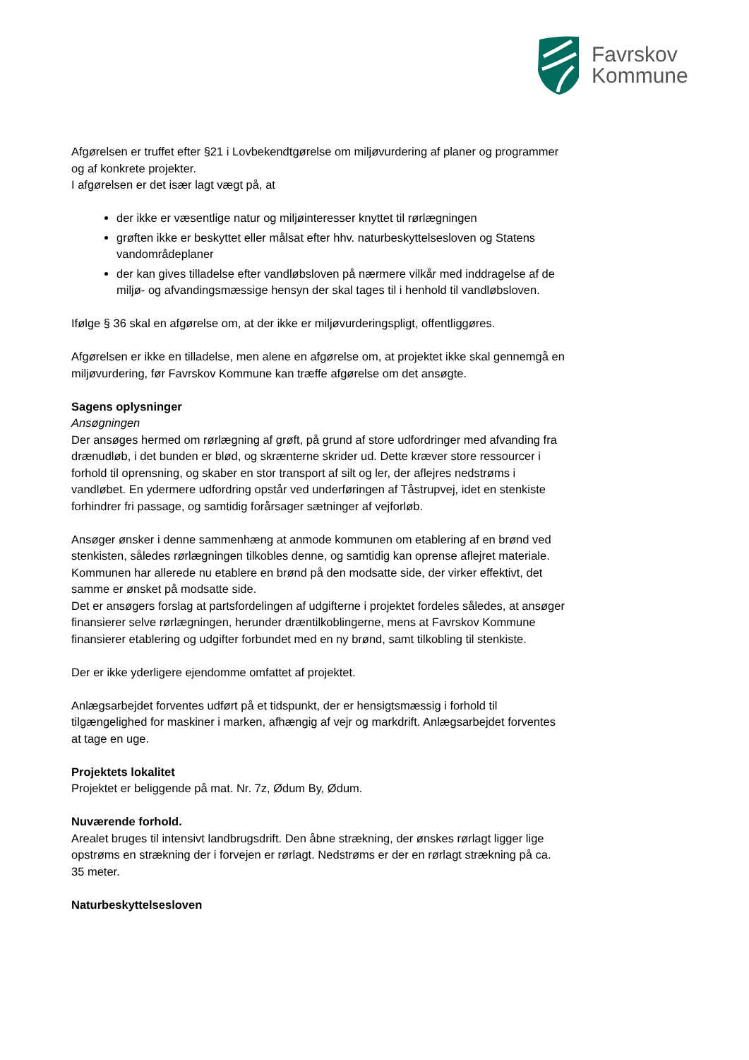Favrskov
Kommune
Afgørelsen er truffet efter §21 i Lovbekendtgørelse om miljøvurdering af planer og programmer og af konkrete projekter.
I afgørelsen er det især lagt vægt på, at
der ikke er væsentlige natur og miljøinteresser knyttet til rørlægningen
grøften ikke er beskyttet eller målsat efter hhv. naturbeskyttelsesloven og Statens vandområdeplaner
der kan gives tilladelse efter vandløbsloven på nærmere vilkår med inddragelse af de miljø- og afvandingsmæssige hensyn der skal tages til i henhold til vandløbsloven.
Ifølge § 36 skal en afgørelse om, at der ikke er miljøvurderingspligt, offentliggøres.
Afgørelsen er ikke en tilladelse, men alene en afgørelse om, at projektet ikke skal gennemgå en miljøvurdering, før Favrskov Kommune kan træffe afgørelse om det ansøgte.
Sagens oplysninger
Ansøgningen
Der ansøges hermed om rørlægning af grøft, på grund af store udfordringer med afvanding fra drænudløb, i det bunden er blød, og skrænterne skrider ud. Dette kræver store ressourcer i forhold til oprensning, og skaber en stor transport af silt og ler, der aflejres nedstrøms i vandløbet. En ydermere udfordring opstår ved underføringen af Tåstrupvej, idet en stenkiste forhindrer fri passage, og samtidig forårsager sætninger af vejforløb.
Ansøger ønsker i denne sammenhæng at anmode kommunen om etablering af en brønd ved stenkisten, således rørlægningen tilkobles denne, og samtidig kan oprense aflejret materiale. Kommunen har allerede nu etablere en brønd på den modsatte side, der virker effektivt, det samme er ønsket på modsatte side.
Det er ansøgers forslag at partsfordelingen af udgifterne i projektet fordeles således, at ansøger finansierer selve rørlægningen, herunder dræntilkoblingerne, mens at Favrskov Kommune finansierer etablering og udgifter forbundet med en ny brønd, samt tilkobling til stenkiste.
Der er ikke yderligere ejendomme omfattet af projektet.
Anlægsarbejdet forventes udført på et tidspunkt, der er hensigtsmæssig i forhold til tilgængelighed for maskiner i marken, afhængig af vejr og markdrift. Anlægsarbejdet forventes at tage en uge.
Projektets lokalitet
Projektet er beliggende på mat. Nr. 7z, Ødum By, Ødum.
Nuværende forhold.
Arealet bruges til intensivt landbrugsdrift. Den åbne strækning, der ønskes rørlagt ligger lige opstrøms en strækning der i forvejen er rørlagt. Nedstrøms er der en rørlagt strækning på ca. 35 meter.
Naturbeskyttelsesloven